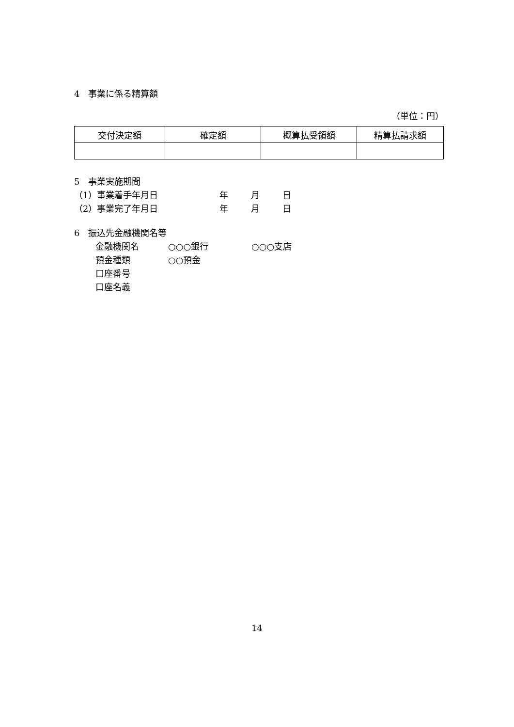4　事業に係る精算額
（単位：円）
| 交付決定額 | 確定額 | 概算払受領額 | 精算払請求額 |
| --- | --- | --- | --- |
5　事業実施期間
（1）事業着手年月日 年 月 日
（2）事業完了年月日 年 月 日
6　振込先金融機関名等
金融機関名 ○○○銀行 ○○○支店
預金種類 ○○預金
口座番号
口座名義
14